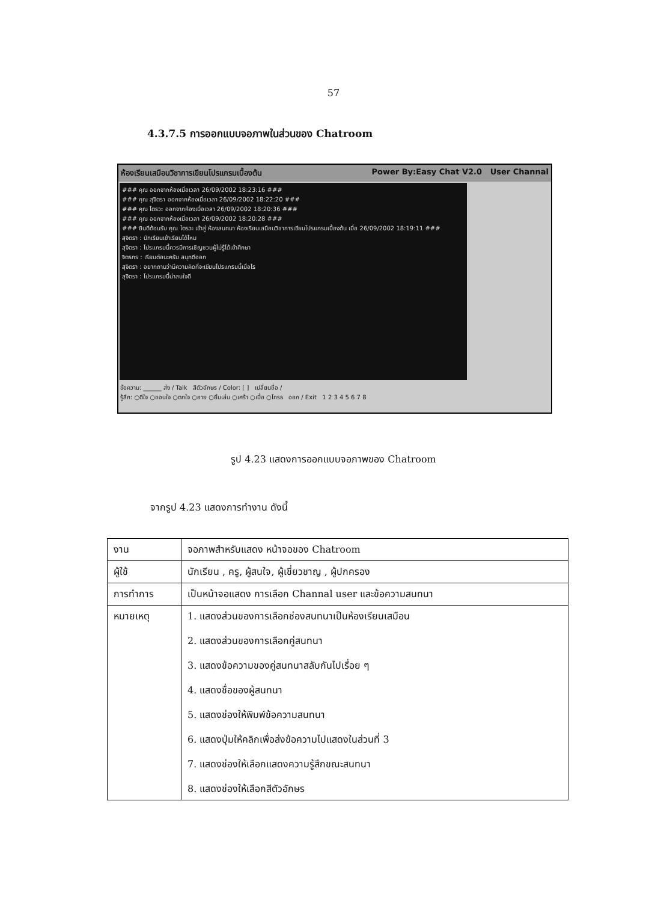57
4.3.7.5 การออกแบบจอภาพในส่วนของ Chatroom
ห้องเรียนเสมือนวิชาการเขียนโปรแกรมเบื้องต้น Power By:Easy Chat V2.0 User Channal
### คุณ ออกจากห้องเมื่อเวลา 26/09/2002 18:23:16 ###
### คุณ สุจิตรา ออกจากห้องเมื่อเวลา 26/09/2002 18:22:20 ###
### คุณ ไตรวะ ออกจากห้องเมื่อเวลา 26/09/2002 18:20:36 ###
### คุณ ออกจากห้องเมื่อเวลา 26/09/2002 18:20:28 ###
### ยินดีต้อนรับ คุณ ไตรวะ เข้าสู่ ห้องสนทนา ห้องเรียนเสมือนวิชาการเขียนโปรแกรมเบื้องต้น เมื่อ 26/09/2002 18:19:11 ###
สุจิตรา : นักเรียนเข้าเรียนได้ไหม
สุจิตรา : โปรแกรมนี้ควรมีการเชิญชวนผู้ไม่รู้ได้เข้าศึกษา
จิตรกร : เรียนต่อนะครับ สนุกดีออก
สุจิตรา : อยากถามว่ามีความคิดที่จะเขียนโปรแกรมนี้เมื่อไร
สุจิตรา : โปรแกรมนี้น่าสนใจดี
ข้อความ: ______ ส่ง / Talk สีตัวอักษร / Color: [ ] เปลี่ยนชื่อ /
รู้สึก: ○ดีใจ ○ชอบใจ ○ตกใจ ○อาย ○ยิ้มเล่น ○เศร้า ○เบื่อ ○โกรธ ออก / Exit 1 2 3 4 5 6 7 8
รูป 4.23 แสดงการออกแบบจอภาพของ Chatroom
จากรูป 4.23 แสดงการทำงาน ดังนี้
| งาน | จอภาพสำหรับแสดง หน้าจอของ Chatroom |
| ผู้ใช้ | นักเรียน , ครู, ผู้สนใจ, ผู้เชี่ยวชาญ , ผู้ปกครอง |
| การทำการ | เป็นหน้าจอแสดง การเลือก Channal user และข้อความสนทนา |
| หมายเหตุ | 1. แสดงส่วนของการเลือกช่องสนทนาเป็นห้องเรียนเสมือน 2. แสดงส่วนของการเลือกคู่สนทนา 3. แสดงข้อความของคู่สนทนาสลับกันไปเรื่อย ๆ 4. แสดงชื่อของผู้สนทนา 5. แสดงช่องให้พิมพ์ข้อความสนทนา 6. แสดงปุ่มให้คลิกเพื่อส่งข้อความไปแสดงในส่วนที่ 3 7. แสดงช่องให้เลือกแสดงความรู้สึกขณะสนทนา 8. แสดงช่องให้เลือกสีตัวอักษร |